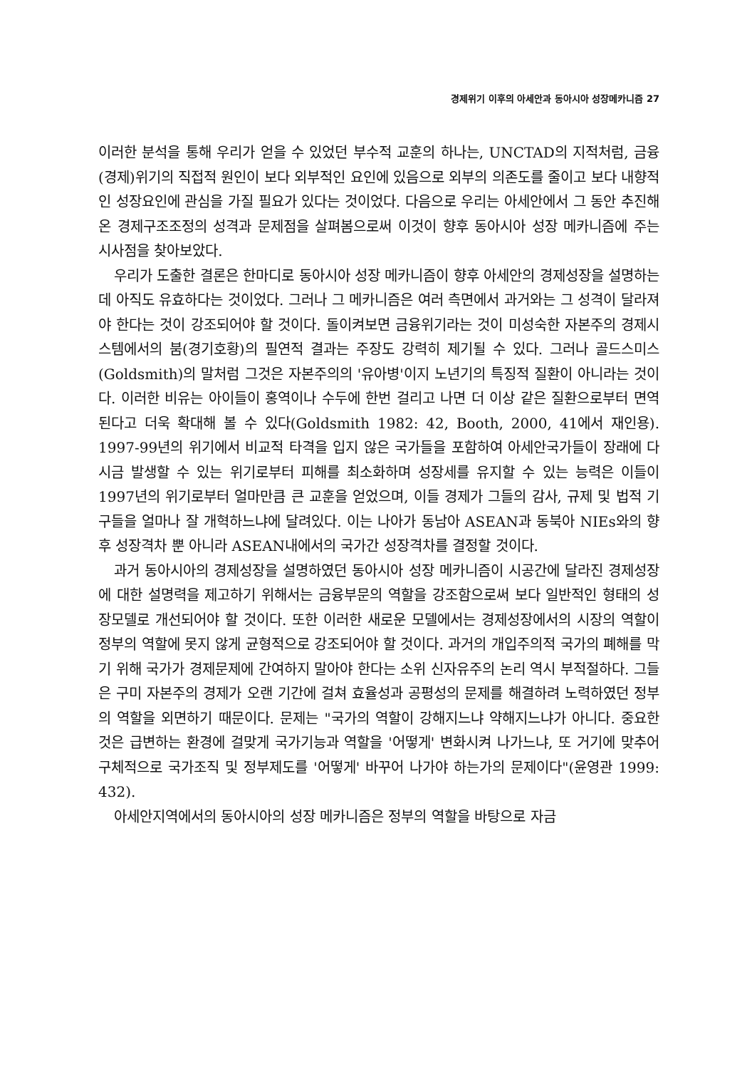경제위기 이후의 아세안과 동아시아 성장메카니즘 27
이러한 분석을 통해 우리가 얻을 수 있었던 부수적 교훈의 하나는, UNCTAD의 지적처럼, 금융(경제)위기의 직접적 원인이 보다 외부적인 요인에 있음으로 외부의 의존도를 줄이고 보다 내향적인 성장요인에 관심을 가질 필요가 있다는 것이었다. 다음으로 우리는 아세안에서 그 동안 추진해 온 경제구조조정의 성격과 문제점을 살펴봄으로써 이것이 향후 동아시아 성장 메카니즘에 주는 시사점을 찾아보았다.
우리가 도출한 결론은 한마디로 동아시아 성장 메카니즘이 향후 아세안의 경제성장을 설명하는 데 아직도 유효하다는 것이었다. 그러나 그 메카니즘은 여러 측면에서 과거와는 그 성격이 달라져야 한다는 것이 강조되어야 할 것이다. 돌이켜보면 금융위기라는 것이 미성숙한 자본주의 경제시스템에서의 붐(경기호황)의 필연적 결과는 주장도 강력히 제기될 수 있다. 그러나 골드스미스(Goldsmith)의 말처럼 그것은 자본주의의 '유아병'이지 노년기의 특징적 질환이 아니라는 것이다. 이러한 비유는 아이들이 홍역이나 수두에 한번 걸리고 나면 더 이상 같은 질환으로부터 면역된다고 더욱 확대해 볼 수 있다(Goldsmith 1982: 42, Booth, 2000, 41에서 재인용). 1997-99년의 위기에서 비교적 타격을 입지 않은 국가들을 포함하여 아세안국가들이 장래에 다시금 발생할 수 있는 위기로부터 피해를 최소화하며 성장세를 유지할 수 있는 능력은 이들이 1997년의 위기로부터 얼마만큼 큰 교훈을 얻었으며, 이들 경제가 그들의 감사, 규제 및 법적 기구들을 얼마나 잘 개혁하느냐에 달려있다. 이는 나아가 동남아 ASEAN과 동북아 NIEs와의 향후 성장격차 뿐 아니라 ASEAN내에서의 국가간 성장격차를 결정할 것이다.
과거 동아시아의 경제성장을 설명하였던 동아시아 성장 메카니즘이 시공간에 달라진 경제성장에 대한 설명력을 제고하기 위해서는 금융부문의 역할을 강조함으로써 보다 일반적인 형태의 성장모델로 개선되어야 할 것이다. 또한 이러한 새로운 모델에서는 경제성장에서의 시장의 역할이 정부의 역할에 못지 않게 균형적으로 강조되어야 할 것이다. 과거의 개입주의적 국가의 폐해를 막기 위해 국가가 경제문제에 간여하지 말아야 한다는 소위 신자유주의 논리 역시 부적절하다. 그들은 구미 자본주의 경제가 오랜 기간에 걸쳐 효율성과 공평성의 문제를 해결하려 노력하였던 정부의 역할을 외면하기 때문이다. 문제는 "국가의 역할이 강해지느냐 약해지느냐가 아니다. 중요한 것은 급변하는 환경에 걸맞게 국가기능과 역할을 '어떻게' 변화시켜 나가느냐, 또 거기에 맞추어 구체적으로 국가조직 및 정부제도를 '어떻게' 바꾸어 나가야 하는가의 문제이다"(윤영관 1999: 432).
아세안지역에서의 동아시아의 성장 메카니즘은 정부의 역할을 바탕으로 자금